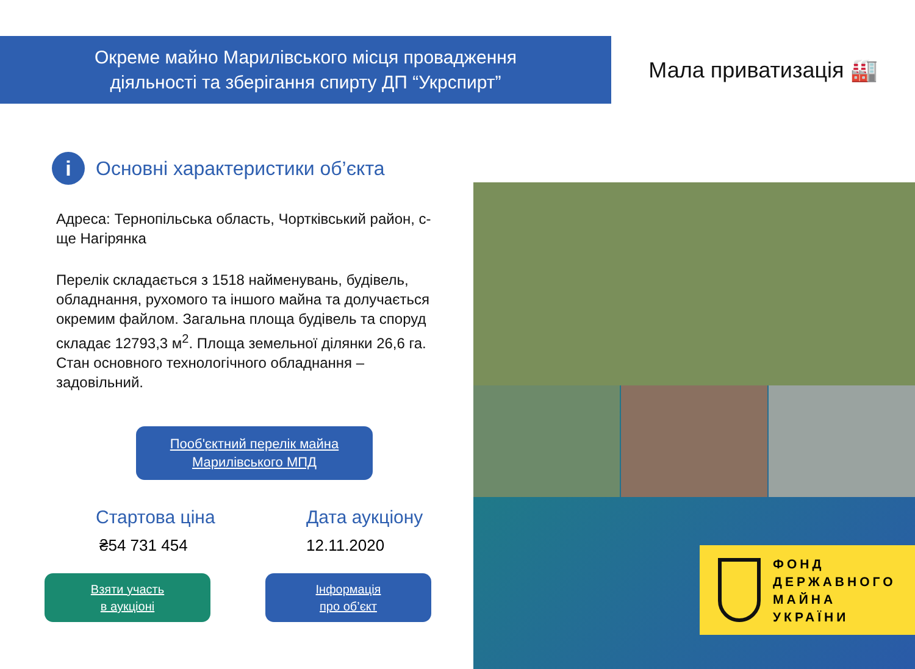Окреме майно Марилівського місця провадження
діяльності та зберігання спирту ДП “Укрспирт”
Мала приватизація 🏭
i
Основні характеристики об’єкта
Адреса: Тернопільська область, Чортківський район, с-ще Нагірянка
Перелік складається з 1518 найменувань, будівель, обладнання, рухомого та іншого майна та долучається окремим файлом. Загальна площа будівель та споруд складає 12793,3 м<sup>2</sup>. Площа земельної ділянки 26,6 га. Стан основного технологічного обладнання – задовільний.
Пооб'єктний перелік майна
Марилівського МПД
Стартова ціна
₴54 731 454
Дата аукціону
12.11.2020
Взяти участь
в аукціоні
Інформація
про об’єкт
ФОНД
ДЕРЖАВНОГО
МАЙНА
УКРАЇНИ